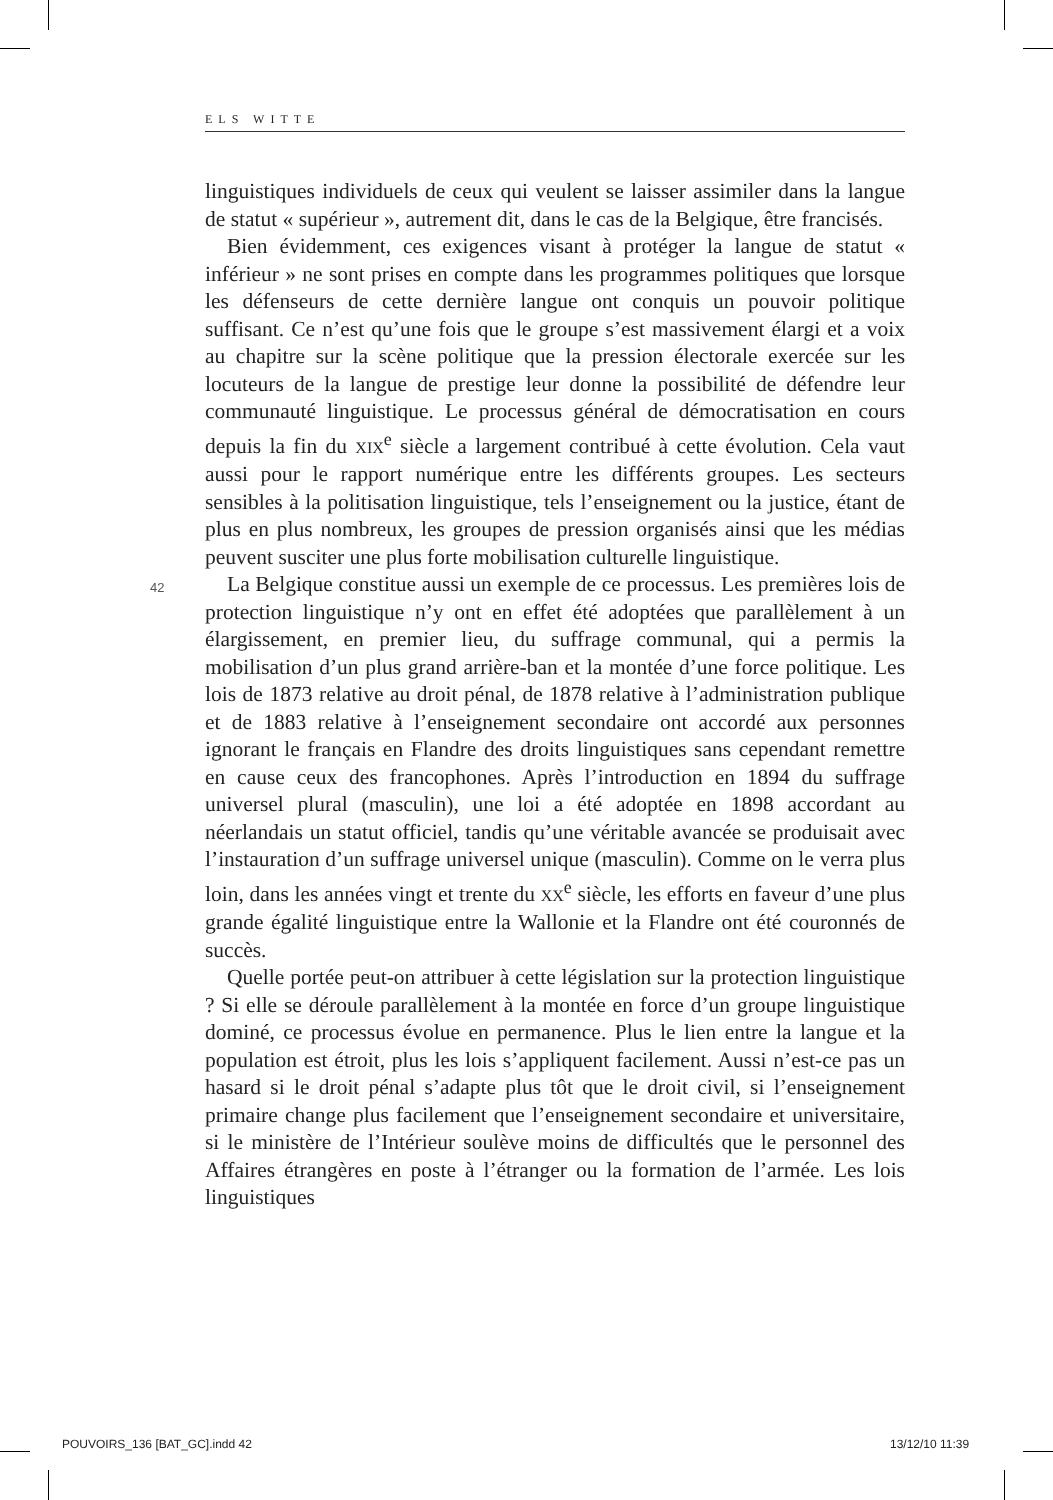ELS WITTE
42
linguistiques individuels de ceux qui veulent se laisser assimiler dans la langue de statut « supérieur », autrement dit, dans le cas de la Belgique, être francisés.
Bien évidemment, ces exigences visant à protéger la langue de statut « inférieur » ne sont prises en compte dans les programmes politiques que lorsque les défenseurs de cette dernière langue ont conquis un pouvoir politique suffisant. Ce n’est qu’une fois que le groupe s’est massivement élargi et a voix au chapitre sur la scène politique que la pression électorale exercée sur les locuteurs de la langue de prestige leur donne la possibilité de défendre leur communauté linguistique. Le processus général de démocratisation en cours depuis la fin du XIX<sup>e</sup> siècle a largement contribué à cette évolution. Cela vaut aussi pour le rapport numérique entre les différents groupes. Les secteurs sensibles à la politisation linguistique, tels l’enseignement ou la justice, étant de plus en plus nombreux, les groupes de pression organisés ainsi que les médias peuvent susciter une plus forte mobilisation culturelle linguistique.
La Belgique constitue aussi un exemple de ce processus. Les premières lois de protection linguistique n’y ont en effet été adoptées que parallèlement à un élargissement, en premier lieu, du suffrage communal, qui a permis la mobilisation d’un plus grand arrière-ban et la montée d’une force politique. Les lois de 1873 relative au droit pénal, de 1878 relative à l’administration publique et de 1883 relative à l’enseignement secondaire ont accordé aux personnes ignorant le français en Flandre des droits linguistiques sans cependant remettre en cause ceux des francophones. Après l’introduction en 1894 du suffrage universel plural (masculin), une loi a été adoptée en 1898 accordant au néerlandais un statut officiel, tandis qu’une véritable avancée se produisait avec l’instauration d’un suffrage universel unique (masculin). Comme on le verra plus loin, dans les années vingt et trente du XX<sup>e</sup> siècle, les efforts en faveur d’une plus grande égalité linguistique entre la Wallonie et la Flandre ont été couronnés de succès.
Quelle portée peut-on attribuer à cette législation sur la protection linguistique ? Si elle se déroule parallèlement à la montée en force d’un groupe linguistique dominé, ce processus évolue en permanence. Plus le lien entre la langue et la population est étroit, plus les lois s’appliquent facilement. Aussi n’est-ce pas un hasard si le droit pénal s’adapte plus tôt que le droit civil, si l’enseignement primaire change plus facilement que l’enseignement secondaire et universitaire, si le ministère de l’Intérieur soulève moins de difficultés que le personnel des Affaires étrangères en poste à l’étranger ou la formation de l’armée. Les lois linguistiques
POUVOIRS_136 [BAT_GC].indd 42 13/12/10 11:39